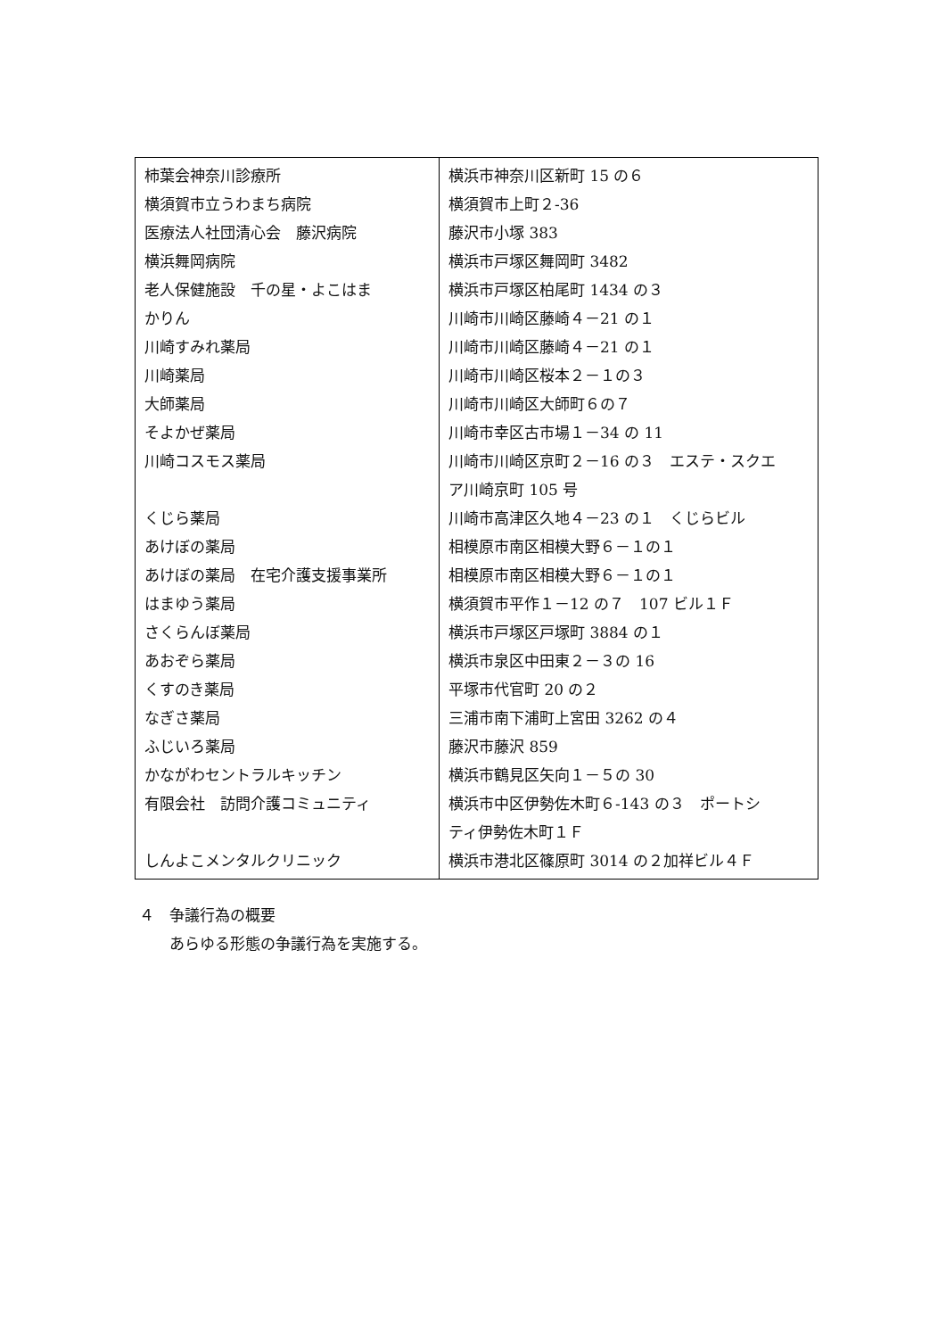| 柿葉会神奈川診療所 横須賀市立うわまち病院 医療法人社団清心会 藤沢病院 横浜舞岡病院 老人保健施設 千の星・よこはま かりん 川崎すみれ薬局 川崎薬局 大師薬局 そよかぜ薬局 川崎コスモス薬局 くじら薬局 あけぼの薬局 あけぼの薬局 在宅介護支援事業所 はまゆう薬局 さくらんぼ薬局 あおぞら薬局 くすのき薬局 なぎさ薬局 ふじいろ薬局 かながわセントラルキッチン 有限会社 訪問介護コミュニティ しんよこメンタルクリニック | 横浜市神奈川区新町 15 の６ 横須賀市上町２-36 藤沢市小塚 383 横浜市戸塚区舞岡町 3482 横浜市戸塚区柏尾町 1434 の３ 川崎市川崎区藤崎４－21 の１ 川崎市川崎区藤崎４－21 の１ 川崎市川崎区桜本２－１の３ 川崎市川崎区大師町６の７ 川崎市幸区古市場１－34 の 11 川崎市川崎区京町２－16 の３ エステ・スクエ ア川崎京町 105 号 川崎市高津区久地４－23 の１ くじらビル 相模原市南区相模大野６－１の１ 相模原市南区相模大野６－１の１ 横須賀市平作１－12 の７ 107 ビル１Ｆ 横浜市戸塚区戸塚町 3884 の１ 横浜市泉区中田東２－３の 16 平塚市代官町 20 の２ 三浦市南下浦町上宮田 3262 の４ 藤沢市藤沢 859 横浜市鶴見区矢向１－５の 30 横浜市中区伊勢佐木町６-143 の３ ポートシ ティ伊勢佐木町１Ｆ 横浜市港北区篠原町 3014 の２加祥ビル４Ｆ |
４　争議行為の概要
　　あらゆる形態の争議行為を実施する。